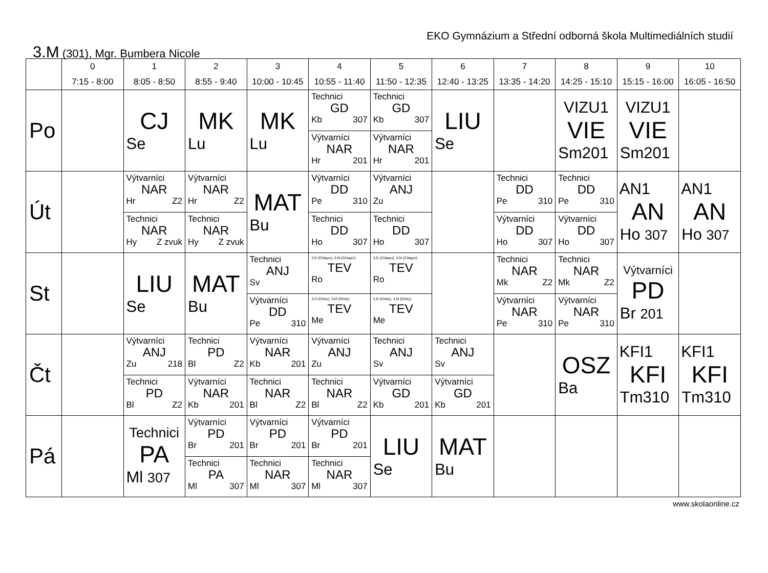EKO Gymnázium a Střední odborná škola Multimediálních studií
3.M (301), Mgr. Bumbera Nicole
| | 0 7:15 - 8:00 | 1 8:05 - 8:50 | 2 8:55 - 9:40 | 3 10:00 - 10:45 | 4 10:55 - 11:40 | 5 11:50 - 12:35 | 6 12:40 - 13:25 | 7 13:35 - 14:20 | 8 14:25 - 15:10 | 9 15:15 - 16:00 | 10 16:05 - 16:50 |
| --- | --- | --- | --- | --- | --- | --- | --- | --- | --- | --- | --- |
| Po | | CJ Se | MK Lu | MK Lu | Technici GD Kb 307 Výtvarníci NAR Hr 201 | Technici GD Kb 307 Výtvarníci NAR Hr 201 | LIU Se | | VIZU1 VIE Sm201 | VIZU1 VIE Sm201 | |
| Út | | Výtvarníci NAR Hr Z2 Technici NAR Hy Z zvuk | Výtvarníci NAR Hr Z2 Technici NAR Hy Z zvuk | MAT Bu | Výtvarníci DD Pe 310 Technici DD Ho 307 | Výtvarníci ANJ Zu Technici DD Ho 307 | | Technici DD Pe 310 Výtvarníci DD Ho 307 | Technici DD Pe 310 Výtvarníci DD Ho 307 | AN1 AN Ho 307 | AN1 AN Ho 307 |
| St | | LIU Se | MAT Bu | Technici ANJ Sv Výtvarníci DD Pe 310 | 3.D (Chlapci), 3.M (Chlapci) TEV Ro 3.D (Dívky), 3.M (Dívky) TEV Me | 3.D (Chlapci), 3.M (Chlapci) TEV Ro 3.D (Dívky), 3.M (Dívky) TEV Me | | Technici NAR Mk Z2 Výtvarníci NAR Pe 310 | Technici NAR Mk Z2 Výtvarníci NAR Pe 310 | Výtvarníci PD Br 201 | |
| Čt | | Výtvarníci ANJ Zu 218 Technici PD Bl Z2 | Technici PD Bl Z2 Výtvarníci NAR Kb 201 | Výtvarníci NAR Kb 201 Technici NAR Bl Z2 | Výtvarníci ANJ Zu Technici NAR Bl Z2 | Technici ANJ Sv Výtvarníci GD Kb 201 | Technici ANJ Sv Výtvarníci GD Kb 201 | | OSZ Ba | KFI1 KFI Tm310 | KFI1 KFI Tm310 |
| Pá | | Technici PA Ml 307 | Výtvarníci PD Br 201 Technici PA Ml 307 | Výtvarníci PD Br 201 Technici NAR Ml 307 | Výtvarníci PD Br 201 Technici NAR Ml 307 | LIU Se | MAT Bu | | | | |
www.skolaonline.cz